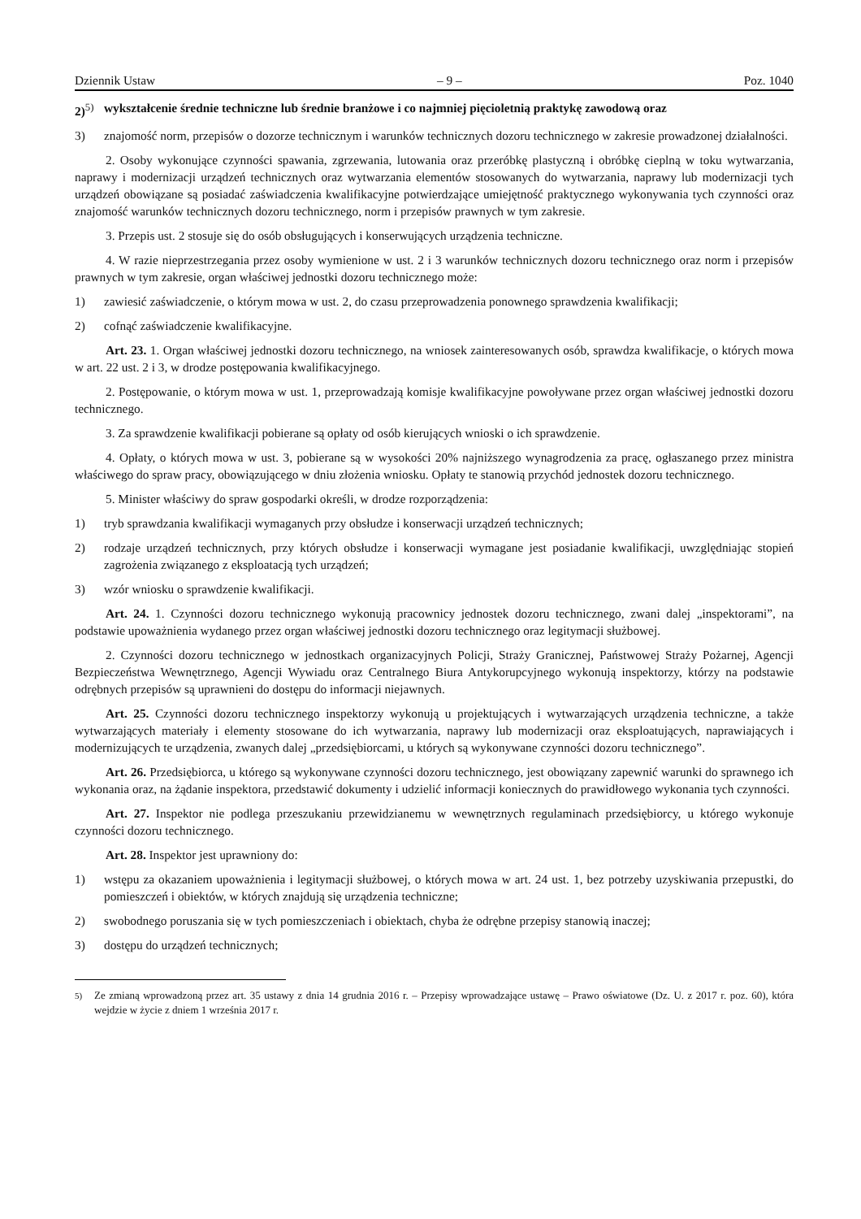Dziennik Ustaw – 9 – Poz. 1040
2)<sup>5)</sup> wykształcenie średnie techniczne lub średnie branżowe i co najmniej pięcioletnią praktykę zawodową oraz
3) znajomość norm, przepisów o dozorze technicznym i warunków technicznych dozoru technicznego w zakresie prowadzonej działalności.
2. Osoby wykonujące czynności spawania, zgrzewania, lutowania oraz przeróbkę plastyczną i obróbkę cieplną w toku wytwarzania, naprawy i modernizacji urządzeń technicznych oraz wytwarzania elementów stosowanych do wytwarzania, naprawy lub modernizacji tych urządzeń obowiązane są posiadać zaświadczenia kwalifikacyjne potwierdzające umiejętność praktycznego wykonywania tych czynności oraz znajomość warunków technicznych dozoru technicznego, norm i przepisów prawnych w tym zakresie.
3. Przepis ust. 2 stosuje się do osób obsługujących i konserwujących urządzenia techniczne.
4. W razie nieprzestrzegania przez osoby wymienione w ust. 2 i 3 warunków technicznych dozoru technicznego oraz norm i przepisów prawnych w tym zakresie, organ właściwej jednostki dozoru technicznego może:
1) zawiesić zaświadczenie, o którym mowa w ust. 2, do czasu przeprowadzenia ponownego sprawdzenia kwalifikacji;
2) cofnąć zaświadczenie kwalifikacyjne.
Art. 23. 1. Organ właściwej jednostki dozoru technicznego, na wniosek zainteresowanych osób, sprawdza kwalifikacje, o których mowa w art. 22 ust. 2 i 3, w drodze postępowania kwalifikacyjnego.
2. Postępowanie, o którym mowa w ust. 1, przeprowadzają komisje kwalifikacyjne powoływane przez organ właściwej jednostki dozoru technicznego.
3. Za sprawdzenie kwalifikacji pobierane są opłaty od osób kierujących wnioski o ich sprawdzenie.
4. Opłaty, o których mowa w ust. 3, pobierane są w wysokości 20% najniższego wynagrodzenia za pracę, ogłaszanego przez ministra właściwego do spraw pracy, obowiązującego w dniu złożenia wniosku. Opłaty te stanowią przychód jednostek dozoru technicznego.
5. Minister właściwy do spraw gospodarki określi, w drodze rozporządzenia:
1) tryb sprawdzania kwalifikacji wymaganych przy obsłudze i konserwacji urządzeń technicznych;
2) rodzaje urządzeń technicznych, przy których obsłudze i konserwacji wymagane jest posiadanie kwalifikacji, uwzględniając stopień zagrożenia związanego z eksploatacją tych urządzeń;
3) wzór wniosku o sprawdzenie kwalifikacji.
Art. 24. 1. Czynności dozoru technicznego wykonują pracownicy jednostek dozoru technicznego, zwani dalej „inspektorami”, na podstawie upoważnienia wydanego przez organ właściwej jednostki dozoru technicznego oraz legitymacji służbowej.
2. Czynności dozoru technicznego w jednostkach organizacyjnych Policji, Straży Granicznej, Państwowej Straży Pożarnej, Agencji Bezpieczeństwa Wewnętrznego, Agencji Wywiadu oraz Centralnego Biura Antykorupcyjnego wykonują inspektorzy, którzy na podstawie odrębnych przepisów są uprawnieni do dostępu do informacji niejawnych.
Art. 25. Czynności dozoru technicznego inspektorzy wykonują u projektujących i wytwarzających urządzenia techniczne, a także wytwarzających materiały i elementy stosowane do ich wytwarzania, naprawy lub modernizacji oraz eksploatujących, naprawiających i modernizujących te urządzenia, zwanych dalej „przedsiębiorcami, u których są wykonywane czynności dozoru technicznego”.
Art. 26. Przedsiębiorca, u którego są wykonywane czynności dozoru technicznego, jest obowiązany zapewnić warunki do sprawnego ich wykonania oraz, na żądanie inspektora, przedstawić dokumenty i udzielić informacji koniecznych do prawidłowego wykonania tych czynności.
Art. 27. Inspektor nie podlega przeszukaniu przewidzianemu w wewnętrznych regulaminach przedsiębiorcy, u którego wykonuje czynności dozoru technicznego.
Art. 28. Inspektor jest uprawniony do:
1) wstępu za okazaniem upoważnienia i legitymacji służbowej, o których mowa w art. 24 ust. 1, bez potrzeby uzyskiwania przepustki, do pomieszczeń i obiektów, w których znajdują się urządzenia techniczne;
2) swobodnego poruszania się w tych pomieszczeniach i obiektach, chyba że odrębne przepisy stanowią inaczej;
3) dostępu do urządzeń technicznych;
<sup>5)</sup> Ze zmianą wprowadzoną przez art. 35 ustawy z dnia 14 grudnia 2016 r. – Przepisy wprowadzające ustawę – Prawo oświatowe (Dz. U. z 2017 r. poz. 60), która wejdzie w życie z dniem 1 września 2017 r.